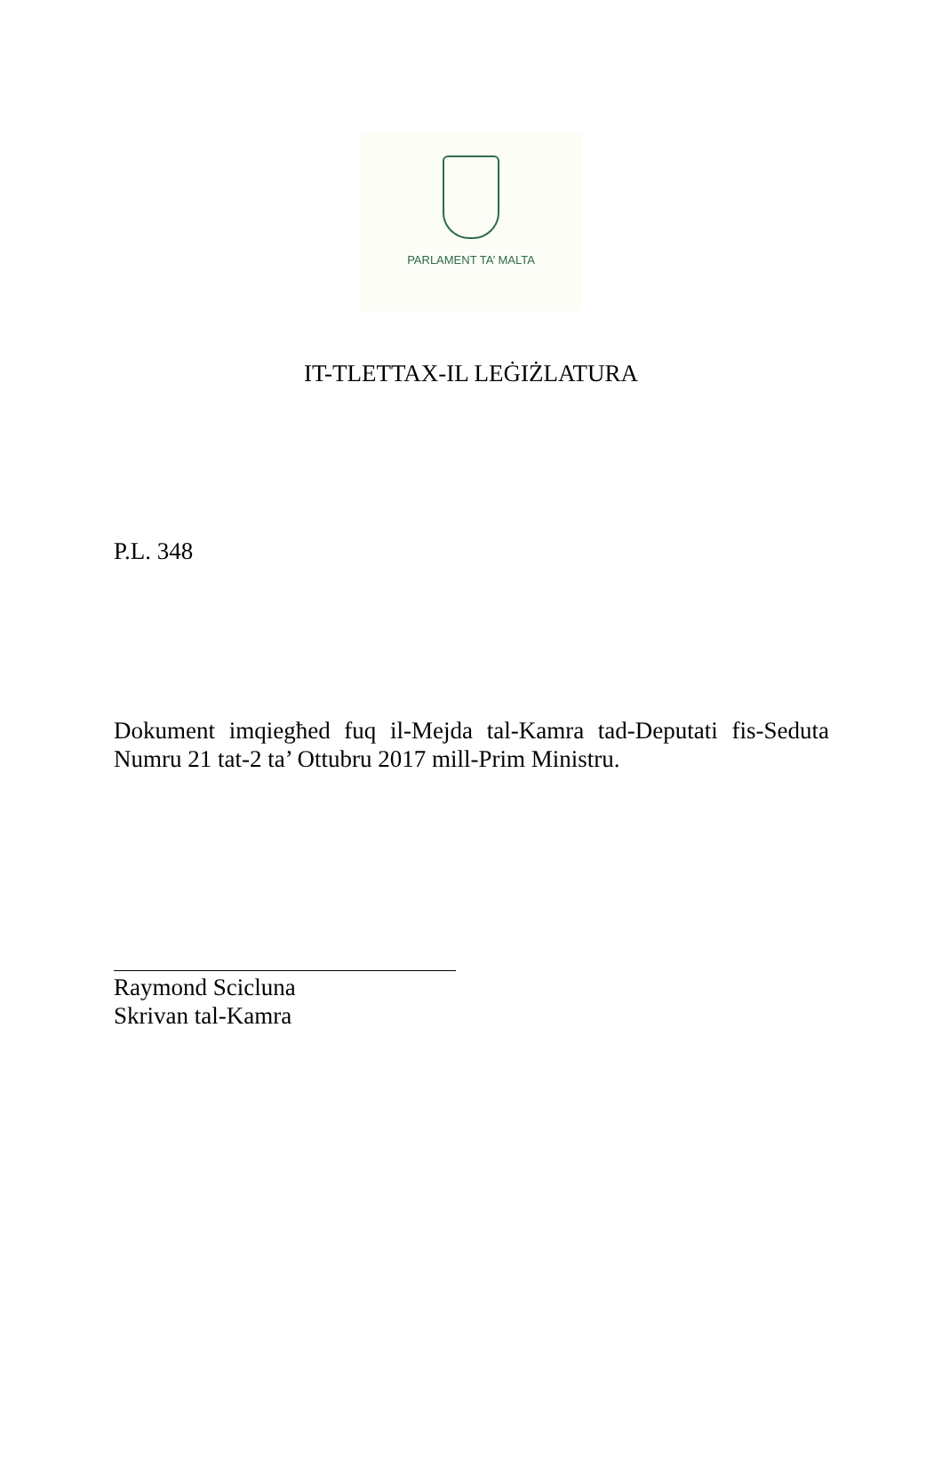PARLAMENT TA’ MALTA
IT-TLETTAX-IL LEĠIŻLATURA
P.L. 348
Dokument imqiegħed fuq il-Mejda tal-Kamra tad-Deputati fis-Seduta Numru 21 tat-2 ta’ Ottubru 2017 mill-Prim Ministru.
Raymond Scicluna
Skrivan tal-Kamra